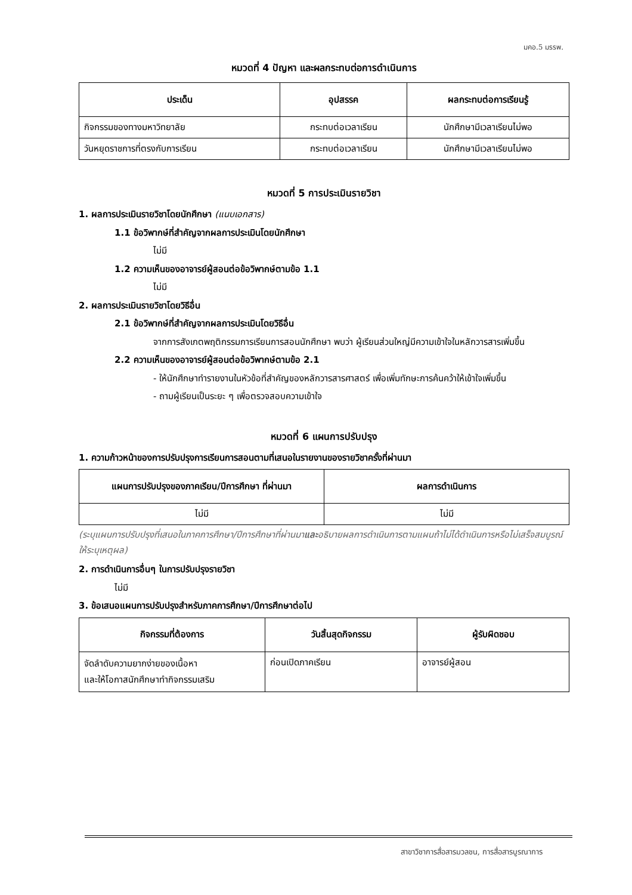มคอ.5 มรรพ.
หมวดที่ 4 ปัญหา และผลกระทบต่อการดำเนินการ
| ประเด็น | อุปสรรค | ผลกระทบต่อการเรียนรู้ |
| --- | --- | --- |
| กิจกรรมของทางมหาวิทยาลัย | กระทบต่อเวลาเรียน | นักศึกษามีเวลาเรียนไม่พอ |
| วันหยุดราชการที่ตรงกับการเรียน | กระทบต่อเวลาเรียน | นักศึกษามีเวลาเรียนไม่พอ |
หมวดที่ 5 การประเมินรายวิชา
1. ผลการประเมินรายวิชาโดยนักศึกษา (แนบเอกสาร)
1.1 ข้อวิพากษ์ที่สำคัญจากผลการประเมินโดยนักศึกษา
ไม่มี
1.2 ความเห็นของอาจารย์ผู้สอนต่อข้อวิพากษ์ตามข้อ 1.1
ไม่มี
2. ผลการประเมินรายวิชาโดยวิธีอื่น
2.1 ข้อวิพากษ์ที่สำคัญจากผลการประเมินโดยวิธีอื่น
จากการสังเกตพฤติกรรมการเรียนการสอนนักศึกษา พบว่า ผู้เรียนส่วนใหญ่มีความเข้าใจในหลักวารสารเพิ่มขึ้น
2.2 ความเห็นของอาจารย์ผู้สอนต่อข้อวิพากษ์ตามข้อ 2.1
- ให้นักศึกษาทำรายงานในหัวข้อที่สำคัญของหลักวารสารศาสตร์ เพื่อเพิ่มทักษะการค้นคว้าให้เข้าใจเพิ่มขึ้น
- ถามผู้เรียนเป็นระยะ ๆ เพื่อตรวจสอบความเข้าใจ
หมวดที่ 6 แผนการปรับปรุง
1. ความก้าวหน้าของการปรับปรุงการเรียนการสอนตามที่เสนอในรายงานของรายวิชาครั้งที่ผ่านมา
| แผนการปรับปรุงของภาคเรียน/ปีการศึกษา ที่ผ่านมา | ผลการดำเนินการ |
| --- | --- |
| ไม่มี | ไม่มี |
(ระบุแผนการปรับปรุงที่เสนอในภาคการศึกษา/ปีการศึกษาที่ผ่านมาและอธิบายผลการดำเนินการตามแผนถ้าไม่ได้ดำเนินการหรือไม่เสร็จสมบูรณ์ให้ระบุเหตุผล)
2. การดำเนินการอื่นๆ ในการปรับปรุงรายวิชา
ไม่มี
3. ข้อเสนอแผนการปรับปรุงสำหรับภาคการศึกษา/ปีการศึกษาต่อไป
| กิจกรรมที่ต้องการ | วันสิ้นสุดกิจกรรม | ผู้รับผิดชอบ |
| --- | --- | --- |
| จัดลำดับความยากง่ายของเนื้อหา และให้โอกาสนักศึกษาทำกิจกรรมเสริม | ก่อนเปิดภาคเรียน | อาจารย์ผู้สอน |
สาขาวิชาการสื่อสารมวลชน, การสื่อสารบูรณาการ